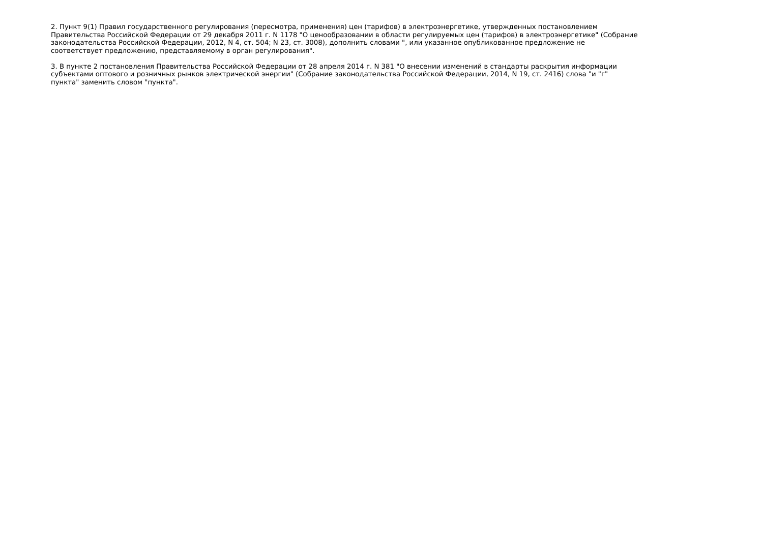2. Пункт 9(1) Правил государственного регулирования (пересмотра, применения) цен (тарифов) в электроэнергетике, утвержденных постановлением
Правительства Российской Федерации от 29 декабря 2011 г. N 1178 "О ценообразовании в области регулируемых цен (тарифов) в электроэнергетике" (Собрание
законодательства Российской Федерации, 2012, N 4, ст. 504; N 23, ст. 3008), дополнить словами ", или указанное опубликованное предложение не
соответствует предложению, представляемому в орган регулирования".
3. В пункте 2 постановления Правительства Российской Федерации от 28 апреля 2014 г. N 381 "О внесении изменений в стандарты раскрытия информации
субъектами оптового и розничных рынков электрической энергии" (Собрание законодательства Российской Федерации, 2014, N 19, ст. 2416) слова "и "г"
пункта" заменить словом "пункта".